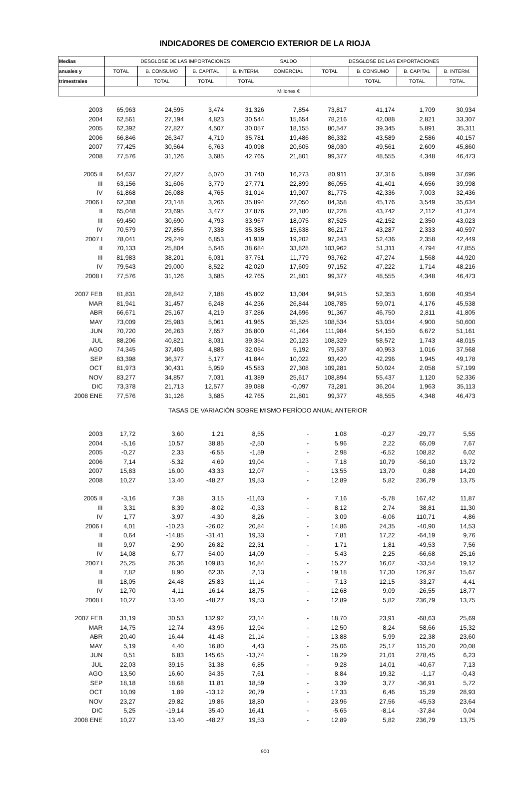INDICADORES DE COMERCIO EXTERIOR DE LA RIOJA
| Medias | DESGLOSE DE LAS IMPORTACIONES | | | | SALDO | DESGLOSE DE LAS EXPORTACIONES | | | |
| --- | --- | --- | --- | --- | --- | --- | --- | --- | --- |
| anuales y | TOTAL | B. CONSUMO | B. CAPITAL | B. INTERM. | COMERCIAL | TOTAL | B. CONSUMO | B. CAPITAL | B. INTERM. |
| trimestrales | | TOTAL | TOTAL | TOTAL | | | TOTAL | TOTAL | TOTAL |
| | | | | | Millones € | | | | |
| 2003 | 65,963 | 24,595 | 3,474 | 31,326 | 7,854 | 73,817 | 41,174 | 1,709 | 30,934 |
| 2004 | 62,561 | 27,194 | 4,823 | 30,544 | 15,654 | 78,216 | 42,088 | 2,821 | 33,307 |
| 2005 | 62,392 | 27,827 | 4,507 | 30,057 | 18,155 | 80,547 | 39,345 | 5,891 | 35,311 |
| 2006 | 66,846 | 26,347 | 4,719 | 35,781 | 19,486 | 86,332 | 43,589 | 2,586 | 40,157 |
| 2007 | 77,425 | 30,564 | 6,763 | 40,098 | 20,605 | 98,030 | 49,561 | 2,609 | 45,860 |
| 2008 | 77,576 | 31,126 | 3,685 | 42,765 | 21,801 | 99,377 | 48,555 | 4,348 | 46,473 |
| 2005 II | 64,637 | 27,827 | 5,070 | 31,740 | 16,273 | 80,911 | 37,316 | 5,899 | 37,696 |
| III | 63,156 | 31,606 | 3,779 | 27,771 | 22,899 | 86,055 | 41,401 | 4,656 | 39,998 |
| IV | 61,868 | 26,088 | 4,765 | 31,014 | 19,907 | 81,775 | 42,336 | 7,003 | 32,436 |
| 2006 I | 62,308 | 23,148 | 3,266 | 35,894 | 22,050 | 84,358 | 45,176 | 3,549 | 35,634 |
| II | 65,048 | 23,695 | 3,477 | 37,876 | 22,180 | 87,228 | 43,742 | 2,112 | 41,374 |
| III | 69,450 | 30,690 | 4,793 | 33,967 | 18,075 | 87,525 | 42,152 | 2,350 | 43,023 |
| IV | 70,579 | 27,856 | 7,338 | 35,385 | 15,638 | 86,217 | 43,287 | 2,333 | 40,597 |
| 2007 I | 78,041 | 29,249 | 6,853 | 41,939 | 19,202 | 97,243 | 52,436 | 2,358 | 42,449 |
| II | 70,133 | 25,804 | 5,646 | 38,684 | 33,828 | 103,962 | 51,311 | 4,794 | 47,855 |
| III | 81,983 | 38,201 | 6,031 | 37,751 | 11,779 | 93,762 | 47,274 | 1,568 | 44,920 |
| IV | 79,543 | 29,000 | 8,522 | 42,020 | 17,609 | 97,152 | 47,222 | 1,714 | 48,216 |
| 2008 I | 77,576 | 31,126 | 3,685 | 42,765 | 21,801 | 99,377 | 48,555 | 4,348 | 46,473 |
| 2007 FEB | 81,831 | 28,842 | 7,188 | 45,802 | 13,084 | 94,915 | 52,353 | 1,608 | 40,954 |
| MAR | 81,941 | 31,457 | 6,248 | 44,236 | 26,844 | 108,785 | 59,071 | 4,176 | 45,538 |
| ABR | 66,671 | 25,167 | 4,219 | 37,286 | 24,696 | 91,367 | 46,750 | 2,811 | 41,805 |
| MAY | 73,009 | 25,983 | 5,061 | 41,965 | 35,525 | 108,534 | 53,034 | 4,900 | 50,600 |
| JUN | 70,720 | 26,263 | 7,657 | 36,800 | 41,264 | 111,984 | 54,150 | 6,672 | 51,161 |
| JUL | 88,206 | 40,821 | 8,031 | 39,354 | 20,123 | 108,329 | 58,572 | 1,743 | 48,015 |
| AGO | 74,345 | 37,405 | 4,885 | 32,054 | 5,192 | 79,537 | 40,953 | 1,016 | 37,568 |
| SEP | 83,398 | 36,377 | 5,177 | 41,844 | 10,022 | 93,420 | 42,296 | 1,945 | 49,178 |
| OCT | 81,973 | 30,431 | 5,959 | 45,583 | 27,308 | 109,281 | 50,024 | 2,058 | 57,199 |
| NOV | 83,277 | 34,857 | 7,031 | 41,389 | 25,617 | 108,894 | 55,437 | 1,120 | 52,336 |
| DIC | 73,378 | 21,713 | 12,577 | 39,088 | -0,097 | 73,281 | 36,204 | 1,963 | 35,113 |
| 2008 ENE | 77,576 | 31,126 | 3,685 | 42,765 | 21,801 | 99,377 | 48,555 | 4,348 | 46,473 |
| TASAS DE VARIACIÓN SOBRE MISMO PERÍODO ANUAL ANTERIOR | | | | | | | | | |
| 2003 | 17,72 | 3,60 | 1,21 | 8,55 | - | 1,08 | -0,27 | -29,77 | 5,55 |
| 2004 | -5,16 | 10,57 | 38,85 | -2,50 | - | 5,96 | 2,22 | 65,09 | 7,67 |
| 2005 | -0,27 | 2,33 | -6,55 | -1,59 | - | 2,98 | -6,52 | 108,82 | 6,02 |
| 2006 | 7,14 | -5,32 | 4,69 | 19,04 | - | 7,18 | 10,79 | -56,10 | 13,72 |
| 2007 | 15,83 | 16,00 | 43,33 | 12,07 | - | 13,55 | 13,70 | 0,88 | 14,20 |
| 2008 | 10,27 | 13,40 | -48,27 | 19,53 | - | 12,89 | 5,82 | 236,79 | 13,75 |
| 2005 II | -3,16 | 7,38 | 3,15 | -11,63 | - | 7,16 | -5,78 | 167,42 | 11,87 |
| III | 3,31 | 8,39 | -8,02 | -0,33 | - | 8,12 | 2,74 | 38,81 | 11,30 |
| IV | 1,77 | -3,97 | -4,30 | 8,26 | - | 3,09 | -6,06 | 110,71 | 4,86 |
| 2006 I | 4,01 | -10,23 | -26,02 | 20,84 | - | 14,86 | 24,35 | -40,90 | 14,53 |
| II | 0,64 | -14,85 | -31,41 | 19,33 | - | 7,81 | 17,22 | -64,19 | 9,76 |
| III | 9,97 | -2,90 | 26,82 | 22,31 | - | 1,71 | 1,81 | -49,53 | 7,56 |
| IV | 14,08 | 6,77 | 54,00 | 14,09 | - | 5,43 | 2,25 | -66,68 | 25,16 |
| 2007 I | 25,25 | 26,36 | 109,83 | 16,84 | - | 15,27 | 16,07 | -33,54 | 19,12 |
| II | 7,82 | 8,90 | 62,36 | 2,13 | - | 19,18 | 17,30 | 126,97 | 15,67 |
| III | 18,05 | 24,48 | 25,83 | 11,14 | - | 7,13 | 12,15 | -33,27 | 4,41 |
| IV | 12,70 | 4,11 | 16,14 | 18,75 | - | 12,68 | 9,09 | -26,55 | 18,77 |
| 2008 I | 10,27 | 13,40 | -48,27 | 19,53 | - | 12,89 | 5,82 | 236,79 | 13,75 |
| 2007 FEB | 31,19 | 30,53 | 132,92 | 23,14 | - | 18,70 | 23,91 | -68,63 | 25,69 |
| MAR | 14,75 | 12,74 | 43,96 | 12,94 | - | 12,50 | 8,24 | 58,66 | 15,32 |
| ABR | 20,40 | 16,44 | 41,48 | 21,14 | - | 13,88 | 5,99 | 22,38 | 23,60 |
| MAY | 5,19 | 4,40 | 16,80 | 4,43 | - | 25,06 | 25,17 | 115,20 | 20,08 |
| JUN | 0,51 | 6,83 | 145,65 | -13,74 | - | 18,29 | 21,01 | 278,45 | 6,23 |
| JUL | 22,03 | 39,15 | 31,38 | 6,85 | - | 9,28 | 14,01 | -40,67 | 7,13 |
| AGO | 13,50 | 16,60 | 34,35 | 7,61 | - | 8,84 | 19,32 | -1,17 | -0,43 |
| SEP | 18,18 | 18,68 | 11,81 | 18,59 | - | 3,39 | 3,77 | -36,91 | 5,72 |
| OCT | 10,09 | 1,89 | -13,12 | 20,79 | - | 17,33 | 6,46 | 15,29 | 28,93 |
| NOV | 23,27 | 29,82 | 19,86 | 18,80 | - | 23,96 | 27,56 | -45,53 | 23,64 |
| DIC | 5,25 | -19,14 | 35,40 | 16,41 | - | -5,65 | -8,14 | -37,84 | 0,04 |
| 2008 ENE | 10,27 | 13,40 | -48,27 | 19,53 | - | 12,89 | 5,82 | 236,79 | 13,75 |
900